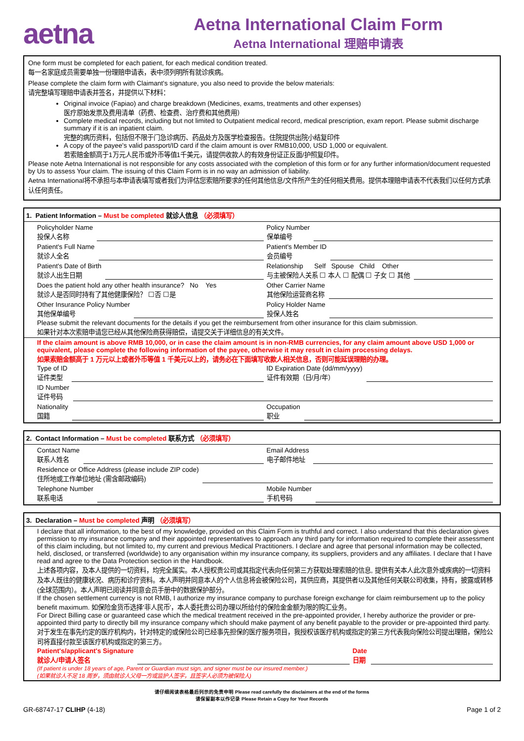aetna
Aetna International Claim Form
Aetna International 理赔申请表
One form must be completed for each patient, for each medical condition treated.
每一名家庭成员需要单独一份理赔申请表，表中须列明所有就诊疾病。
Please complete the claim form with Claimant's signature, you also need to provide the below materials:
请完整填写理赔申请表并签名，并提供以下材料：
Original invoice (Fapiao) and charge breakdown (Medicines, exams, treatments and other expenses)
医疗原始发票及费用清单（药费、检查费、治疗费和其他费用）
Complete medical records, including but not limited to Outpatient medical record, medical prescription, exam report. Please submit discharge summary if it is an inpatient claim.
完整的病历资料，包括但不限于门急诊病历、药品处方及医学检查报告。住院提供出院小结复印件
A copy of the payee's valid passport/ID card if the claim amount is over RMB10,000, USD 1,000 or equivalent.
若索赔金额高于1万元人民币或外币等值1千美元，请提供收款人的有效身份证正反面/护照复印件。
Please note Aetna International is not responsible for any costs associated with the completion of this form or for any further information/document requested by Us to assess Your claim. The issuing of this Claim Form is in no way an admission of liability.
Aetna International将不承担与本申请表填写或者我们为评估您索赔所要求的任何其他信息/文件所产生的任何相关费用。提供本理赔申请表不代表我们以任何方式承认任何责任。
1. Patient Information – Must be completed 就诊人信息 （必须填写）
Policyholder Name
投保人名称
Policy Number
保单编号
Patient's Full Name
就诊人全名
Patient's Member ID
会员编号
Patient's Date of Birth
就诊人出生日期
Relationship Self Spouse Child Other
与主被保险人关系 ☐ 本人 ☐ 配偶 ☐ 子女 ☐ 其他
Does the patient hold any other health insurance? No Yes
就诊人是否同时持有了其他健康保险？ ☐否 ☐是
Other Carrier Name
其他保险运营商名称
Other Insurance Policy Number
其他保单编号
Policy Holder Name
投保人姓名
Please submit the relevant documents for the details if you get the reimbursement from other insurance for this claim submission.
如果针对本次索赔申请您已经从其他保险商获得赔偿，请提交关于详细信息的有关文件。
If the claim amount is above RMB 10,000, or in case the claim amount is in non-RMB currencies, for any claim amount above USD 1,000 or equivalent, please complete the following information of the payee, otherwise it may result in claim processing delays.
如果索赔金额高于 1 万元以上或者外币等值 1 千美元以上的，请务必在下面填写收款人相关信息，否则可能延误理赔的办理。
Type of ID
证件类型
ID Expiration Date (dd/mm/yyyy)
证件有效期（日/月/年）
ID Number
证件号码
Nationality
国籍
Occupation
职业
2. Contact Information – Must be completed 联系方式 （必须填写）
Contact Name
联系人姓名
Email Address
电子邮件地址
Residence or Office Address (please include ZIP code)
住所地或工作单位地址 (需含邮政编码)
Telephone Number
联系电话
Mobile Number
手机号码
3. Declaration – Must be completed 声明 （必须填写）
I declare that all information, to the best of my knowledge, provided on this Claim Form is truthful and correct. I also understand that this declaration gives permission to my insurance company and their appointed representatives to approach any third party for information required to complete their assessment of this claim including, but not limited to, my current and previous Medical Practitioners. I declare and agree that personal information may be collected, held, disclosed, or transferred (worldwide) to any organisation within my insurance company, its suppliers, providers and any affiliates. I declare that I have read and agree to the Data Protection section in the Handbook.
上述各项内容，及本人提供的一切资料，均完全属实。本人授权贵公司或其指定代表向任何第三方获取处理索赔的信息, 提供有关本人此次意外或疾病的一切资料及本人既往的健康状况、病历和诊疗资料。本人声明并同意本人的个人信息将会被保险公司，其供应商，其提供者以及其他任何关联公司收集，持有，披露或转移(全球范围内）。本人声明已阅读并同意会员手册中的数据保护部分。
If the chosen settlement currency is not RMB, I authorize my insurance company to purchase foreign exchange for claim reimbursement up to the policy benefit maximum. 如保险金货币选择'非人民币'，本人委托贵公司办理以所给付的保险金金额为限的购汇业务。
For Direct Billing case or guaranteed case which the medical treatment received in the pre-appointed provider, I hereby authorize the provider or pre-appointed third party to directly bill my insurance company which should make payment of any benefit payable to the provider or pre-appointed third party.
对于发生在事先约定的医疗机构内，针对特定的或保险公司已经事先担保的医疗服务项目，我授权该医疗机构或指定的第三方代表我向保险公司提出理赔，保险公司将直接付款至该医疗机构或指定的第三方。
Patient's/applicant's Signature
就诊人/申请人签名
Date
日期
(If patient is under 18 years of age, Parent or Guardian must sign, and signer must be our insured member.)
(如果就诊人不足 18 周岁，须由就诊人父母一方或监护人签字，且签字人必须为被保险人)
请仔细阅读表格最后列示的免责申明 Please read carefully the disclaimers at the end of the forms
请保留副本以作记录 Please Retain a Copy for Your Records
GR-68747-17 CLIHP (4-18) Page 1 of 2